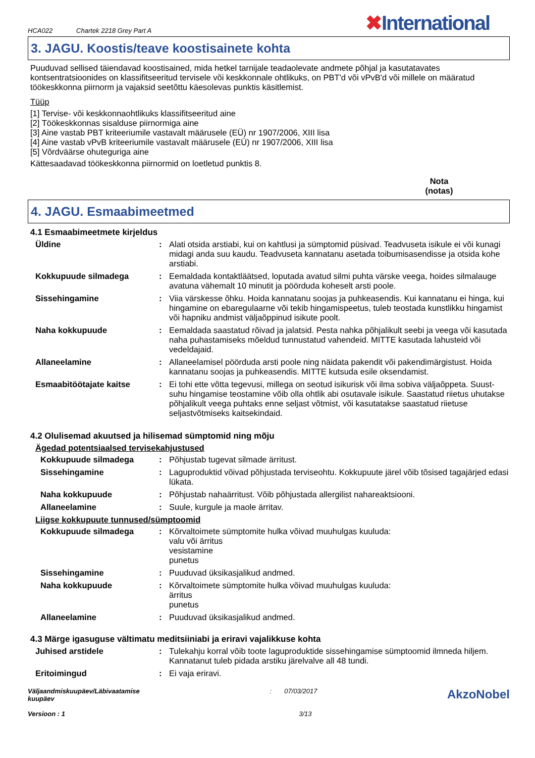HCA022 Chartek 2218 Grey Part A
✖International
3. JAGU. Koostis/teave koostisainete kohta
Puuduvad sellised täiendavad koostisained, mida hetkel tarnijale teadaolevate andmete põhjal ja kasutatavates kontsentratsioonides on klassifitseeritud tervisele või keskkonnale ohtlikuks, on PBT'd või vPvB'd või millele on määratud töökeskkonna piirnorm ja vajaksid seetõttu käesolevas punktis käsitlemist.
Tüüp
[1] Tervise- või keskkonnaohtlikuks klassifitseeritud aine
[2] Töökeskkonnas sisalduse piirnormiga aine
[3] Aine vastab PBT kriteeriumile vastavalt määrusele (EÜ) nr 1907/2006, XIII lisa
[4] Aine vastab vPvB kriteeriumile vastavalt määrusele (EÜ) nr 1907/2006, XIII lisa
[5] Võrdväärse ohuteguriga aine
Kättesaadavad töökeskkonna piirnormid on loetletud punktis 8.
Nota
(notas)
4. JAGU. Esmaabimeetmed
4.1 Esmaabimeetmete kirjeldus
Üldine : Alati otsida arstiabi, kui on kahtlusi ja sümptomid püsivad. Teadvuseta isikule ei või kunagi midagi anda suu kaudu. Teadvuseta kannatanu asetada toibumisasendisse ja otsida kohe arstiabi.
Kokkupuude silmadega : Eemaldada kontaktläätsed, loputada avatud silmi puhta värske veega, hoides silmalauge avatuna vähemalt 10 minutit ja pöörduda koheselt arsti poole.
Sissehingamine : Viia värskesse õhku. Hoida kannatanu soojas ja puhkeasendis. Kui kannatanu ei hinga, kui hingamine on ebaregulaarne või tekib hingamispeetus, tuleb teostada kunstlikku hingamist või hapniku andmist väljaõppinud isikute poolt.
Naha kokkupuude : Eemaldada saastatud rõivad ja jalatsid. Pesta nahka põhjalikult seebi ja veega või kasutada naha puhastamiseks mõeldud tunnustatud vahendeid. MITTE kasutada lahusteid või vedeldajaid.
Allaneelamine : Allaneelamisel pöörduda arsti poole ning näidata pakendit või pakendimärgistust. Hoida kannatanu soojas ja puhkeasendis. MITTE kutsuda esile oksendamist.
Esmaabitöötajate kaitse : Ei tohi ette võtta tegevusi, millega on seotud isikurisk või ilma sobiva väljaõppeta. Suust-suhu hingamise teostamine võib olla ohtlik abi osutavale isikule. Saastatud riietus uhutakse põhjalikult veega puhtaks enne seljast võtmist, või kasutatakse saastatud riietuse seljastvõtmiseks kaitsekindaid.
4.2 Olulisemad akuutsed ja hilisemad sümptomid ning mõju
Ägedad potentsiaalsed tervisekahjustused
Kokkupuude silmadega : Põhjustab tugevat silmade ärritust.
Sissehingamine : Laguproduktid võivad põhjustada terviseohtu. Kokkupuute järel võib tõsised tagajärjed edasi lükata.
Naha kokkupuude : Põhjustab nahaärritust. Võib põhjustada allergilist nahareaktsiooni.
Allaneelamine : Suule, kurgule ja maole ärritav.
Liigse kokkupuute tunnused/sümptoomid
Kokkupuude silmadega : Kõrvaltoimete sümptomite hulka võivad muuhulgas kuuluda:
valu või ärritus
vesistamine
punetus
Sissehingamine : Puuduvad üksikasjalikud andmed.
Naha kokkupuude : Kõrvaltoimete sümptomite hulka võivad muuhulgas kuuluda:
ärritus
punetus
Allaneelamine : Puuduvad üksikasjalikud andmed.
4.3 Märge igasuguse vältimatu meditsiiniabi ja eriravi vajalikkuse kohta
Juhised arstidele : Tulekahju korral võib toote laguproduktide sissehingamise sümptoomid ilmneda hiljem. Kannatanut tuleb pidada arstiku järelvalve all 48 tundi.
Eritoimingud : Ei vaja eriravi.
Väljaandmiskuupäev/Läbivaatamise
kuupäev
Versioon : 1
: 07/03/2017
3/13
AkzoNobel